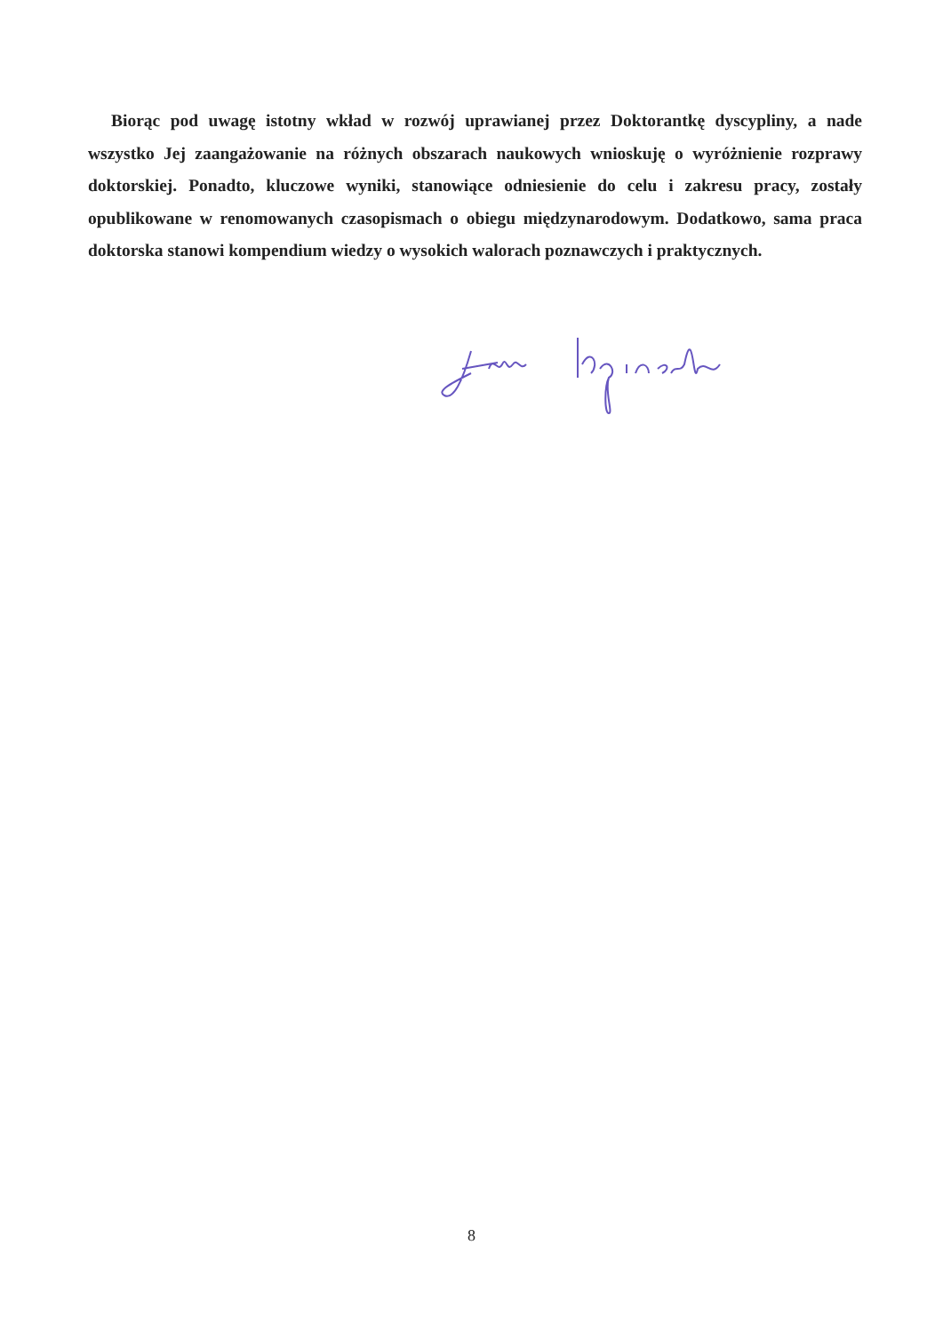Biorąc pod uwagę istotny wkład w rozwój uprawianej przez Doktorantkę dyscypliny, a nade wszystko Jej zaangażowanie na różnych obszarach naukowych wnioskuję o wyróżnienie rozprawy doktorskiej. Ponadto, kluczowe wyniki, stanowiące odniesienie do celu i zakresu pracy, zostały opublikowane w renomowanych czasopismach o obiegu międzynarodowym. Dodatkowo, sama praca doktorska stanowi kompendium wiedzy o wysokich walorach poznawczych i praktycznych.
8